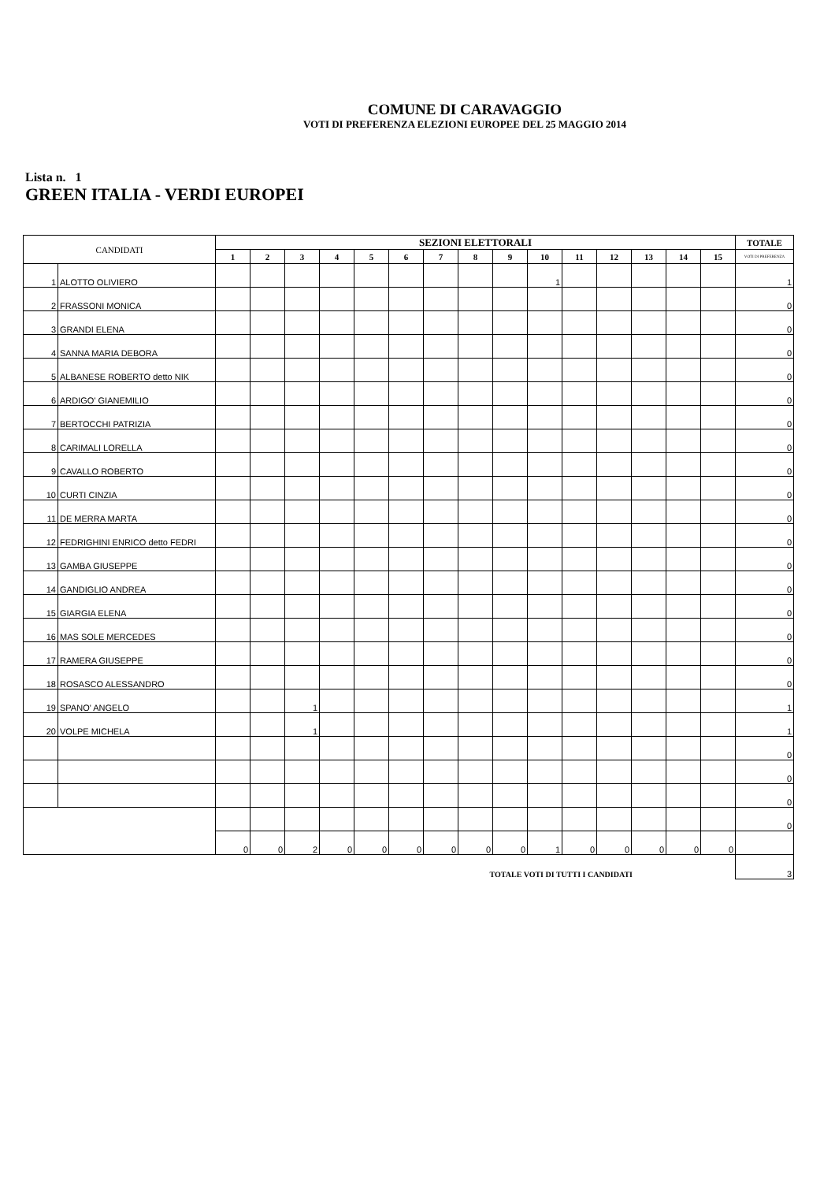COMUNE DI CARAVAGGIO
VOTI DI PREFERENZA ELEZIONI EUROPEE DEL 25 MAGGIO 2014
Lista n. 1
GREEN ITALIA - VERDI EUROPEI
| CANDIDATI | | SEZIONI ELETTORALI | | | | | | | | | | | | | | | TOTALE |
| --- | --- | --- | --- | --- | --- | --- | --- | --- | --- | --- | --- | --- | --- | --- | --- | --- | --- |
| | | 1 | 2 | 3 | 4 | 5 | 6 | 7 | 8 | 9 | 10 | 11 | 12 | 13 | 14 | 15 | VOTI DI PREFERENZA |
| 1 | ALOTTO OLIVIERO | | | | | | | | | | 1 | | | | | | 1 |
| 2 | FRASSONI MONICA | | | | | | | | | | | | | | | | 0 |
| 3 | GRANDI ELENA | | | | | | | | | | | | | | | | 0 |
| 4 | SANNA MARIA DEBORA | | | | | | | | | | | | | | | | 0 |
| 5 | ALBANESE ROBERTO detto NIK | | | | | | | | | | | | | | | | 0 |
| 6 | ARDIGO' GIANEMILIO | | | | | | | | | | | | | | | | 0 |
| 7 | BERTOCCHI PATRIZIA | | | | | | | | | | | | | | | | 0 |
| 8 | CARIMALI LORELLA | | | | | | | | | | | | | | | | 0 |
| 9 | CAVALLO ROBERTO | | | | | | | | | | | | | | | | 0 |
| 10 | CURTI CINZIA | | | | | | | | | | | | | | | | 0 |
| 11 | DE MERRA MARTA | | | | | | | | | | | | | | | | 0 |
| 12 | FEDRIGHINI ENRICO detto FEDRI | | | | | | | | | | | | | | | | 0 |
| 13 | GAMBA GIUSEPPE | | | | | | | | | | | | | | | | 0 |
| 14 | GANDIGLIO ANDREA | | | | | | | | | | | | | | | | 0 |
| 15 | GIARGIA ELENA | | | | | | | | | | | | | | | | 0 |
| 16 | MAS SOLE MERCEDES | | | | | | | | | | | | | | | | 0 |
| 17 | RAMERA GIUSEPPE | | | | | | | | | | | | | | | | 0 |
| 18 | ROSASCO ALESSANDRO | | | | | | | | | | | | | | | | 0 |
| 19 | SPANO' ANGELO | | | 1 | | | | | | | | | | | | | 1 |
| 20 | VOLPE MICHELA | | | 1 | | | | | | | | | | | | | 1 |
| | | | | | | | | | | | | | | | | | 0 |
| | | | | | | | | | | | | | | | | | 0 |
| | | | | | | | | | | | | | | | | | 0 |
| | | | | | | | | | | | | | | | | | 0 |
| | | 0 | 0 | 2 | 0 | 0 | 0 | 0 | 0 | 0 | 1 | 0 | 0 | 0 | 0 | 0 | |
| TOTALE VOTI DI TUTTI I CANDIDATI | | | | | | | | | | | | | | | | | 3 |